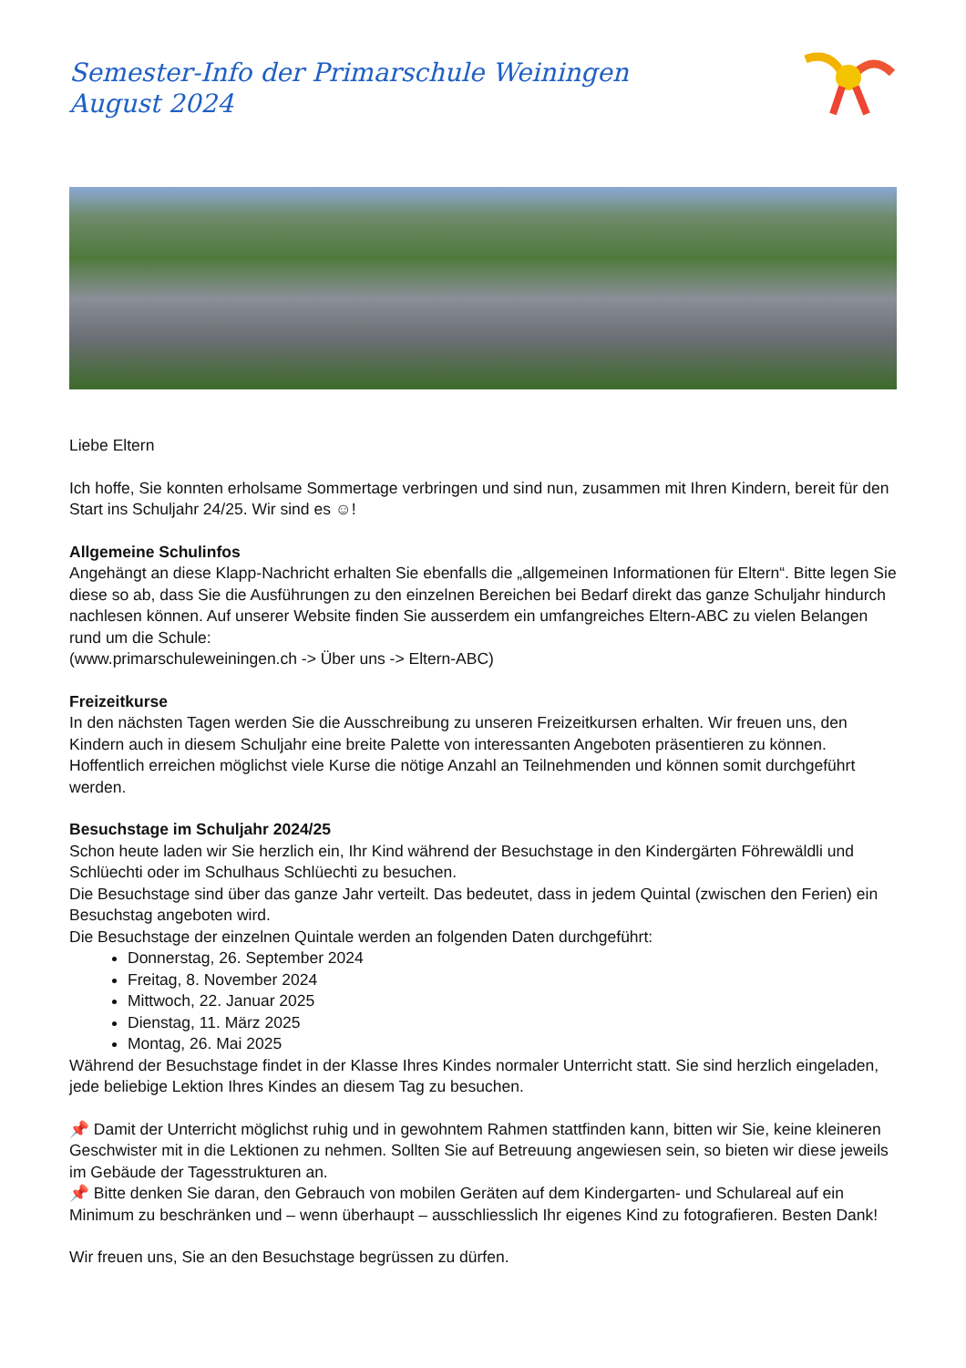Semester-Info der Primarschule Weiningen
August 2024
Liebe Eltern
Ich hoffe, Sie konnten erholsame Sommertage verbringen und sind nun, zusammen mit Ihren Kindern, bereit für den Start ins Schuljahr 24/25. Wir sind es ☺!
Allgemeine Schulinfos
Angehängt an diese Klapp-Nachricht erhalten Sie ebenfalls die „allgemeinen Informationen für Eltern“. Bitte legen Sie diese so ab, dass Sie die Ausführungen zu den einzelnen Bereichen bei Bedarf direkt das ganze Schuljahr hindurch nachlesen können. Auf unserer Website finden Sie ausserdem ein umfangreiches Eltern-ABC zu vielen Belangen rund um die Schule:
(www.primarschuleweiningen.ch -> Über uns -> Eltern-ABC)
Freizeitkurse
In den nächsten Tagen werden Sie die Ausschreibung zu unseren Freizeitkursen erhalten. Wir freuen uns, den Kindern auch in diesem Schuljahr eine breite Palette von interessanten Angeboten präsentieren zu können. Hoffentlich erreichen möglichst viele Kurse die nötige Anzahl an Teilnehmenden und können somit durchgeführt werden.
Besuchstage im Schuljahr 2024/25
Schon heute laden wir Sie herzlich ein, Ihr Kind während der Besuchstage in den Kindergärten Föhrewäldli und Schlüechti oder im Schulhaus Schlüechti zu besuchen.
Die Besuchstage sind über das ganze Jahr verteilt. Das bedeutet, dass in jedem Quintal (zwischen den Ferien) ein Besuchstag angeboten wird.
Die Besuchstage der einzelnen Quintale werden an folgenden Daten durchgeführt:
Donnerstag, 26. September 2024
Freitag, 8. November 2024
Mittwoch, 22. Januar 2025
Dienstag, 11. März 2025
Montag, 26. Mai 2025
Während der Besuchstage findet in der Klasse Ihres Kindes normaler Unterricht statt. Sie sind herzlich eingeladen, jede beliebige Lektion Ihres Kindes an diesem Tag zu besuchen.
📌 Damit der Unterricht möglichst ruhig und in gewohntem Rahmen stattfinden kann, bitten wir Sie, keine kleineren Geschwister mit in die Lektionen zu nehmen. Sollten Sie auf Betreuung angewiesen sein, so bieten wir diese jeweils im Gebäude der Tagesstrukturen an.
📌 Bitte denken Sie daran, den Gebrauch von mobilen Geräten auf dem Kindergarten- und Schulareal auf ein Minimum zu beschränken und – wenn überhaupt – ausschliesslich Ihr eigenes Kind zu fotografieren. Besten Dank!
Wir freuen uns, Sie an den Besuchstage begrüssen zu dürfen.